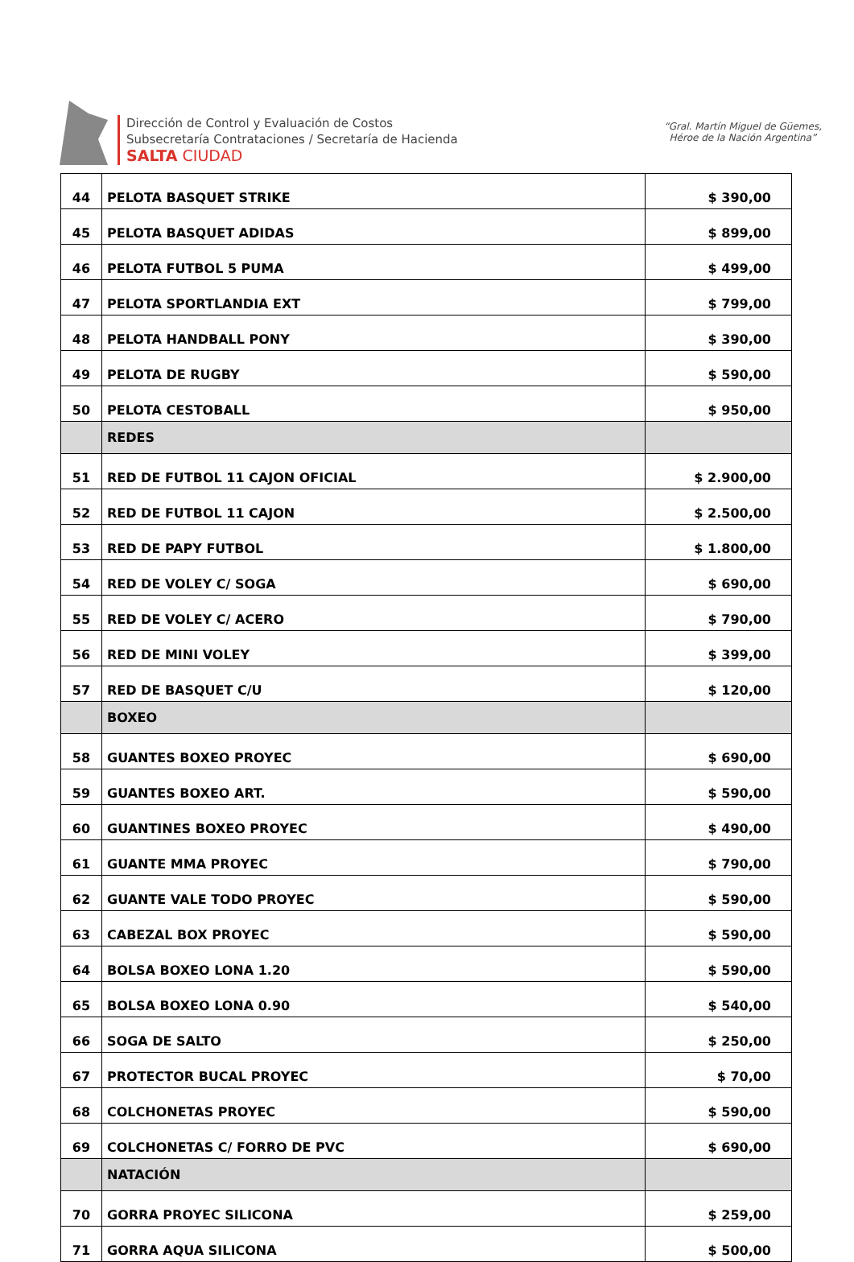Dirección de Control y Evaluación de Costos
Subsecretaría Contrataciones / Secretaría de Hacienda
SALTA CIUDAD
“Gral. Martín Miguel de Güemes,
Héroe de la Nación Argentina”
| 44 | PELOTA BASQUET STRIKE | $ 390,00 |
| 45 | PELOTA BASQUET ADIDAS | $ 899,00 |
| 46 | PELOTA FUTBOL 5 PUMA | $ 499,00 |
| 47 | PELOTA SPORTLANDIA EXT | $ 799,00 |
| 48 | PELOTA HANDBALL PONY | $ 390,00 |
| 49 | PELOTA DE RUGBY | $ 590,00 |
| 50 | PELOTA CESTOBALL | $ 950,00 |
| | REDES | |
| 51 | RED DE FUTBOL 11 CAJON OFICIAL | $ 2.900,00 |
| 52 | RED DE FUTBOL 11 CAJON | $ 2.500,00 |
| 53 | RED DE PAPY FUTBOL | $ 1.800,00 |
| 54 | RED DE VOLEY C/ SOGA | $ 690,00 |
| 55 | RED DE VOLEY C/ ACERO | $ 790,00 |
| 56 | RED DE MINI VOLEY | $ 399,00 |
| 57 | RED DE BASQUET C/U | $ 120,00 |
| | BOXEO | |
| 58 | GUANTES BOXEO PROYEC | $ 690,00 |
| 59 | GUANTES BOXEO ART. | $ 590,00 |
| 60 | GUANTINES BOXEO PROYEC | $ 490,00 |
| 61 | GUANTE MMA PROYEC | $ 790,00 |
| 62 | GUANTE VALE TODO PROYEC | $ 590,00 |
| 63 | CABEZAL BOX PROYEC | $ 590,00 |
| 64 | BOLSA BOXEO LONA 1.20 | $ 590,00 |
| 65 | BOLSA BOXEO LONA 0.90 | $ 540,00 |
| 66 | SOGA DE SALTO | $ 250,00 |
| 67 | PROTECTOR BUCAL PROYEC | $ 70,00 |
| 68 | COLCHONETAS PROYEC | $ 590,00 |
| 69 | COLCHONETAS C/ FORRO DE PVC | $ 690,00 |
| | NATACIÓN | |
| 70 | GORRA PROYEC SILICONA | $ 259,00 |
| 71 | GORRA AQUA SILICONA | $ 500,00 |